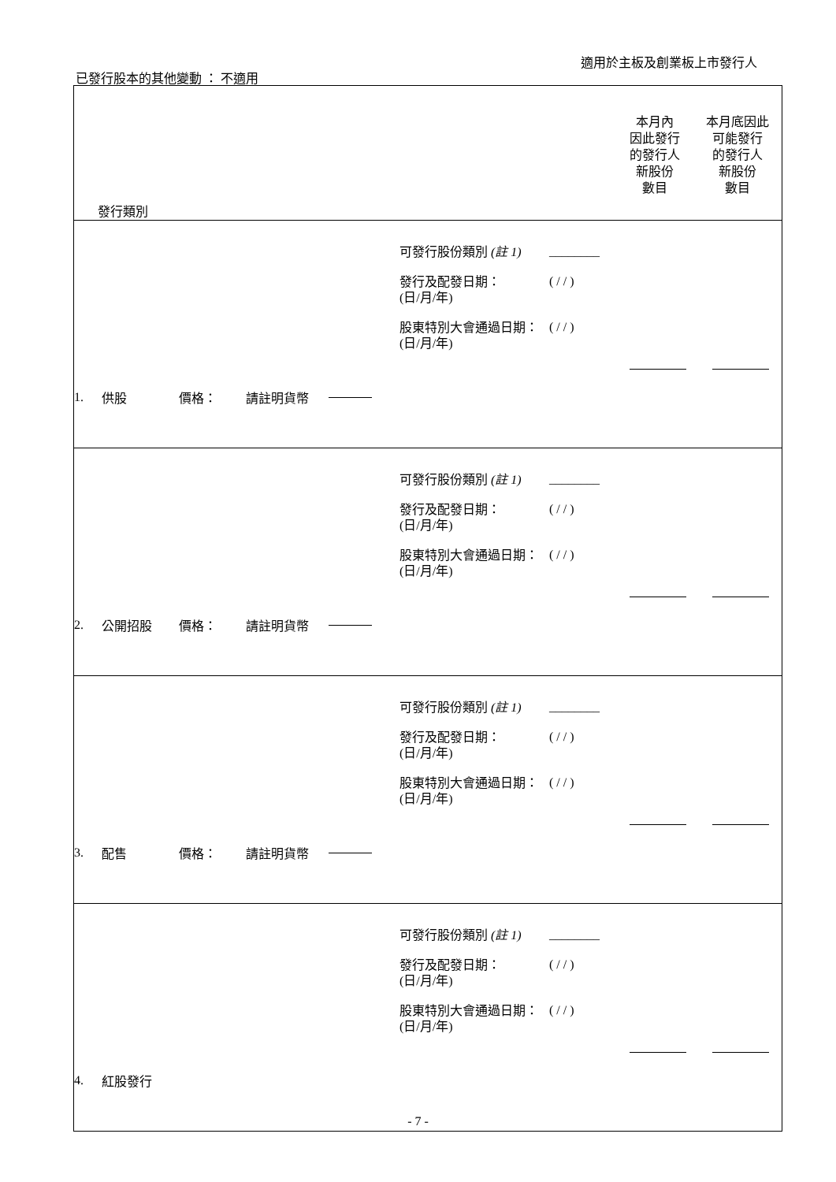適用於主板及創業板上市發行人
已發行股本的其他變動 ： 不適用
| 發行類別 | | 本月內 因此發行 的發行人 新股份 數目 本月底因此 可能發行 的發行人 新股份 數目 |
| --- | --- | --- |
| 1. 供股 價格： 請註明貨幣 | 可發行股份類別 (註 1) ________ 發行及配發日期： (日/月/年) ( / / ) 股東特別大會通過日期： (日/月/年) ( / / ) | |
| 2. 公開招股 價格： 請註明貨幣 | 可發行股份類別 (註 1) ________ 發行及配發日期： (日/月/年) ( / / ) 股東特別大會通過日期： (日/月/年) ( / / ) | |
| 3. 配售 價格： 請註明貨幣 | 可發行股份類別 (註 1) ________ 發行及配發日期： (日/月/年) ( / / ) 股東特別大會通過日期： (日/月/年) ( / / ) | |
| 4. 紅股發行 | 可發行股份類別 (註 1) ________ 發行及配發日期： (日/月/年) ( / / ) 股東特別大會通過日期： (日/月/年) ( / / ) | |
- 7 -